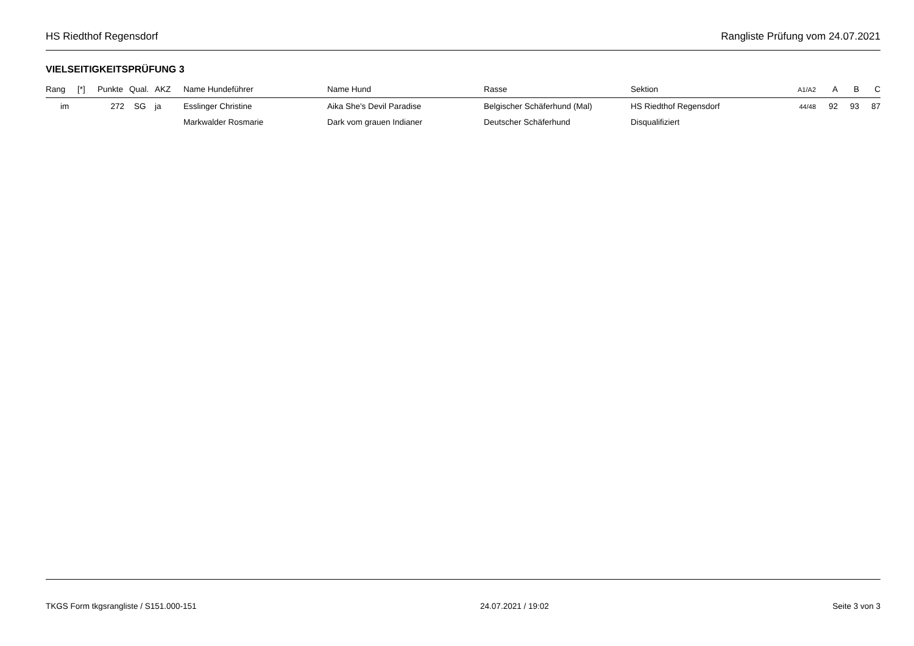HS Riedthof Regensdorf Rangliste Prüfung vom 24.07.2021
VIELSEITIGKEITSPRÜFUNG 3
| Rang | [*] | Punkte | Qual. | AKZ | Name Hundeführer | Name Hund | Rasse | Sektion | A1/A2 | A | B | C |
| --- | --- | --- | --- | --- | --- | --- | --- | --- | --- | --- | --- | --- |
| im | | 272 | SG | ja | Esslinger Christine | Aika She's Devil Paradise | Belgischer Schäferhund (Mal) | HS Riedthof Regensdorf | 44/48 | 92 | 93 | 87 |
| | | | | | Markwalder Rosmarie | Dark vom grauen Indianer | Deutscher Schäferhund | Disqualifiziert | | | | |
TKGS Form tkgsrangliste / S151.000-151 24.07.2021 / 19:02 Seite 3 von 3